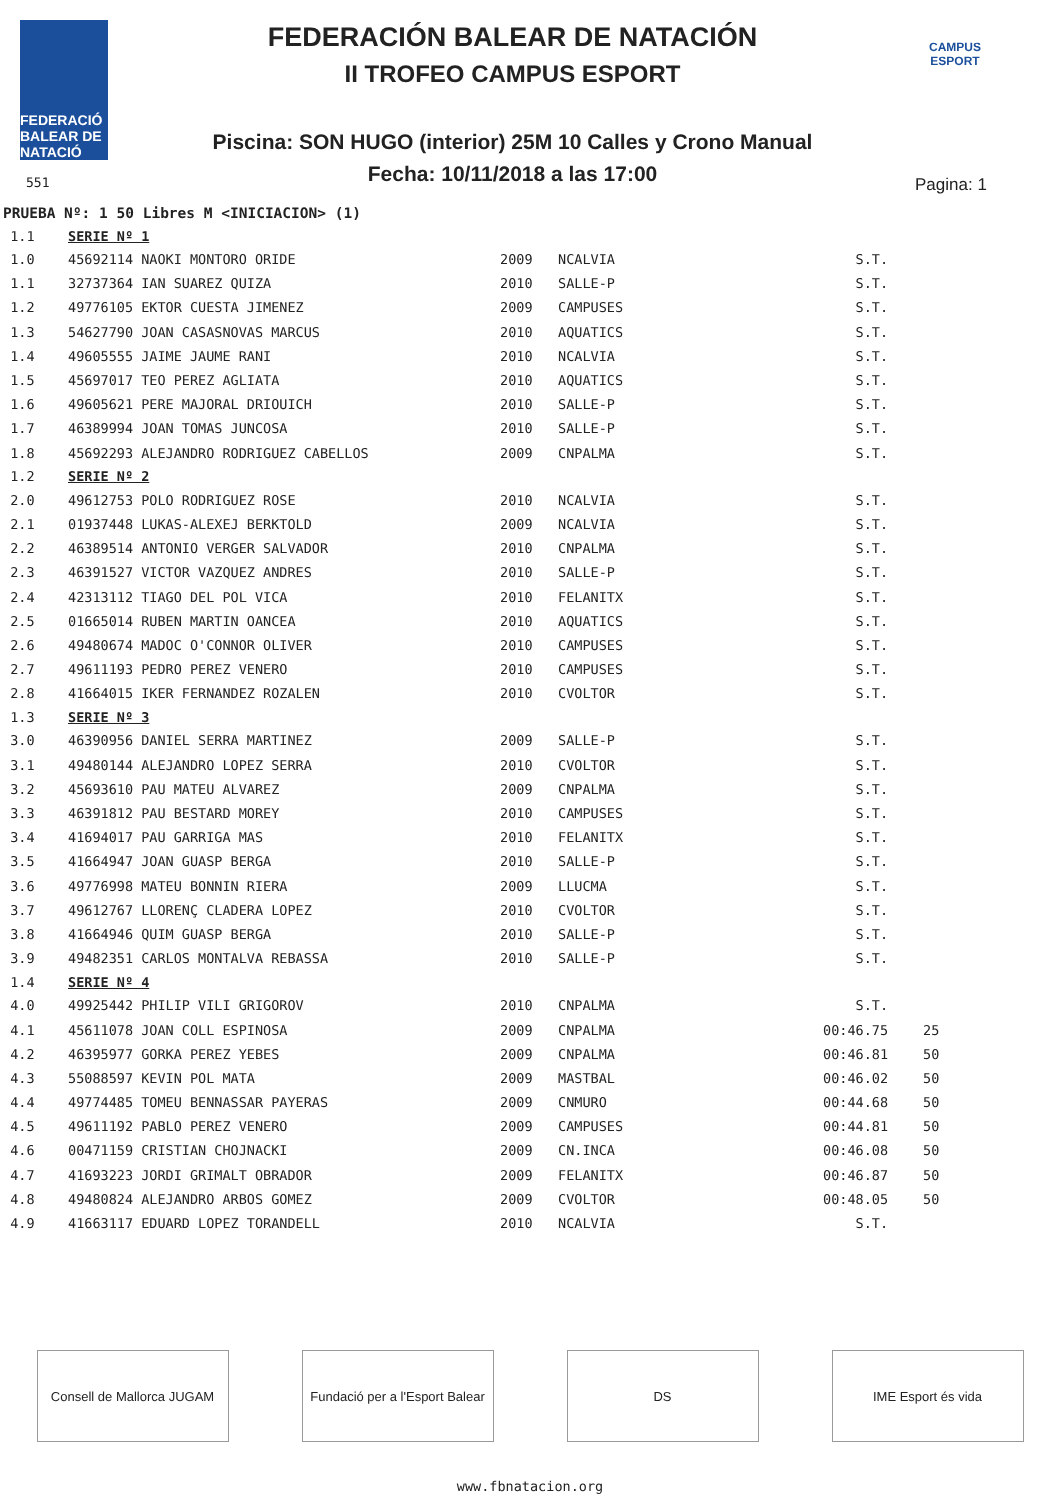FEDERACIÓ BALEAR DE NATACIÓ
FEDERACIÓN BALEAR DE NATACIÓN
II TROFEO CAMPUS ESPORT
CAMPUS ESPORT
Piscina: SON HUGO (interior) 25M 10 Calles y Crono Manual
Fecha: 10/11/2018 a las 17:00
551 Pagina: 1
PRUEBA Nº: 1 50 Libres M <INICIACION> (1)
| 1.1 | SERIE Nº 1 | | | | |
| 1.0 | 45692114 NAOKI MONTORO ORIDE | 2009 | NCALVIA | S.T. | |
| 1.1 | 32737364 IAN SUAREZ QUIZA | 2010 | SALLE-P | S.T. | |
| 1.2 | 49776105 EKTOR CUESTA JIMENEZ | 2009 | CAMPUSES | S.T. | |
| 1.3 | 54627790 JOAN CASASNOVAS MARCUS | 2010 | AQUATICS | S.T. | |
| 1.4 | 49605555 JAIME JAUME RANI | 2010 | NCALVIA | S.T. | |
| 1.5 | 45697017 TEO PEREZ AGLIATA | 2010 | AQUATICS | S.T. | |
| 1.6 | 49605621 PERE MAJORAL DRIOUICH | 2010 | SALLE-P | S.T. | |
| 1.7 | 46389994 JOAN TOMAS JUNCOSA | 2010 | SALLE-P | S.T. | |
| 1.8 | 45692293 ALEJANDRO RODRIGUEZ CABELLOS | 2009 | CNPALMA | S.T. | |
| 1.2 | SERIE Nº 2 | | | | |
| 2.0 | 49612753 POLO RODRIGUEZ ROSE | 2010 | NCALVIA | S.T. | |
| 2.1 | 01937448 LUKAS-ALEXEJ BERKTOLD | 2009 | NCALVIA | S.T. | |
| 2.2 | 46389514 ANTONIO VERGER SALVADOR | 2010 | CNPALMA | S.T. | |
| 2.3 | 46391527 VICTOR VAZQUEZ ANDRES | 2010 | SALLE-P | S.T. | |
| 2.4 | 42313112 TIAGO DEL POL VICA | 2010 | FELANITX | S.T. | |
| 2.5 | 01665014 RUBEN MARTIN OANCEA | 2010 | AQUATICS | S.T. | |
| 2.6 | 49480674 MADOC O'CONNOR OLIVER | 2010 | CAMPUSES | S.T. | |
| 2.7 | 49611193 PEDRO PEREZ VENERO | 2010 | CAMPUSES | S.T. | |
| 2.8 | 41664015 IKER FERNANDEZ ROZALEN | 2010 | CVOLTOR | S.T. | |
| 1.3 | SERIE Nº 3 | | | | |
| 3.0 | 46390956 DANIEL SERRA MARTINEZ | 2009 | SALLE-P | S.T. | |
| 3.1 | 49480144 ALEJANDRO LOPEZ SERRA | 2010 | CVOLTOR | S.T. | |
| 3.2 | 45693610 PAU MATEU ALVAREZ | 2009 | CNPALMA | S.T. | |
| 3.3 | 46391812 PAU BESTARD MOREY | 2010 | CAMPUSES | S.T. | |
| 3.4 | 41694017 PAU GARRIGA MAS | 2010 | FELANITX | S.T. | |
| 3.5 | 41664947 JOAN GUASP BERGA | 2010 | SALLE-P | S.T. | |
| 3.6 | 49776998 MATEU BONNIN RIERA | 2009 | LLUCMA | S.T. | |
| 3.7 | 49612767 LLORENÇ CLADERA LOPEZ | 2010 | CVOLTOR | S.T. | |
| 3.8 | 41664946 QUIM GUASP BERGA | 2010 | SALLE-P | S.T. | |
| 3.9 | 49482351 CARLOS MONTALVA REBASSA | 2010 | SALLE-P | S.T. | |
| 1.4 | SERIE Nº 4 | | | | |
| 4.0 | 49925442 PHILIP VILI GRIGOROV | 2010 | CNPALMA | S.T. | |
| 4.1 | 45611078 JOAN COLL ESPINOSA | 2009 | CNPALMA | 00:46.75 | 25 |
| 4.2 | 46395977 GORKA PEREZ YEBES | 2009 | CNPALMA | 00:46.81 | 50 |
| 4.3 | 55088597 KEVIN POL MATA | 2009 | MASTBAL | 00:46.02 | 50 |
| 4.4 | 49774485 TOMEU BENNASSAR PAYERAS | 2009 | CNMURO | 00:44.68 | 50 |
| 4.5 | 49611192 PABLO PEREZ VENERO | 2009 | CAMPUSES | 00:44.81 | 50 |
| 4.6 | 00471159 CRISTIAN CHOJNACKI | 2009 | CN.INCA | 00:46.08 | 50 |
| 4.7 | 41693223 JORDI GRIMALT OBRADOR | 2009 | FELANITX | 00:46.87 | 50 |
| 4.8 | 49480824 ALEJANDRO ARBOS GOMEZ | 2009 | CVOLTOR | 00:48.05 | 50 |
| 4.9 | 41663117 EDUARD LOPEZ TORANDELL | 2010 | NCALVIA | S.T. | |
Consell de Mallorca JUGAM
Fundació per a l'Esport Balear
DS IME Esport és vida
www.fbnatacion.org